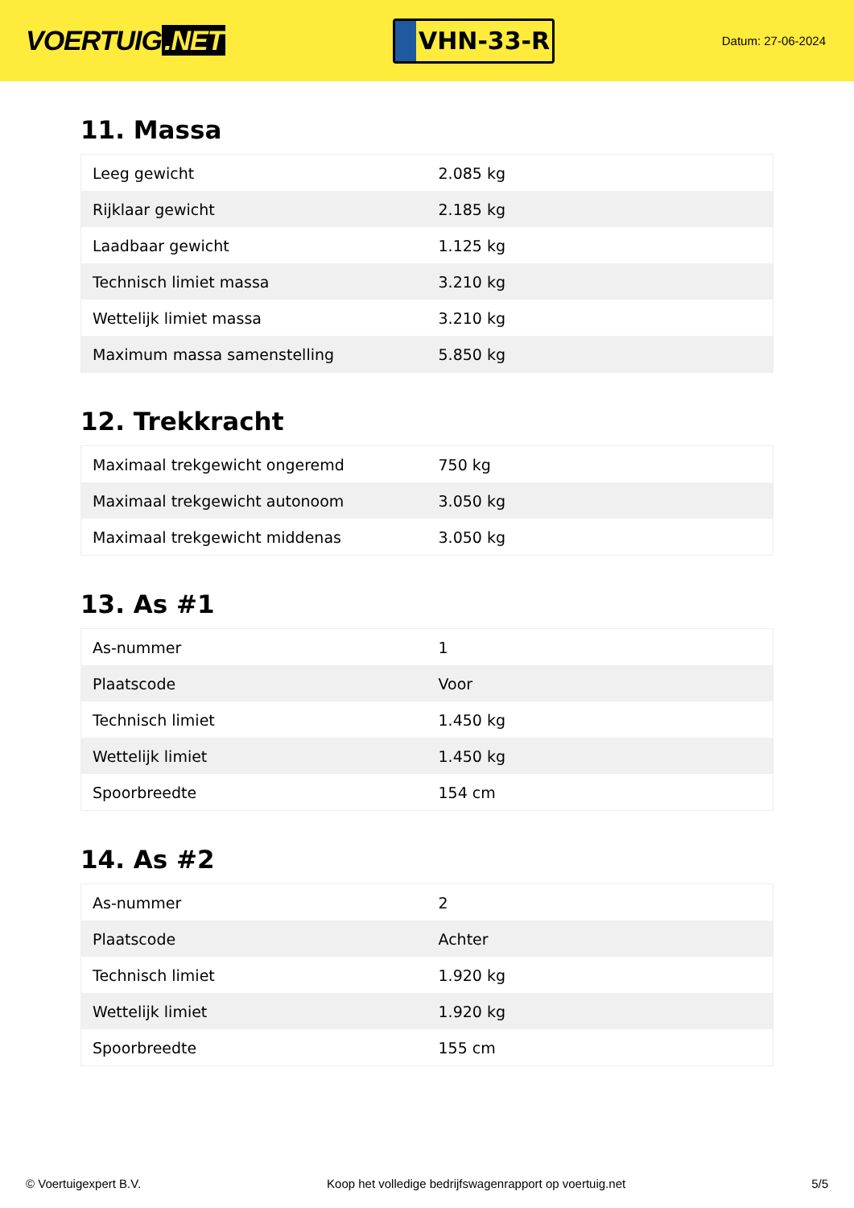VOERTUIG.NET
VHN-33-R
Datum: 27-06-2024
11. Massa
| Leeg gewicht | 2.085 kg |
| Rijklaar gewicht | 2.185 kg |
| Laadbaar gewicht | 1.125 kg |
| Technisch limiet massa | 3.210 kg |
| Wettelijk limiet massa | 3.210 kg |
| Maximum massa samenstelling | 5.850 kg |
12. Trekkracht
| Maximaal trekgewicht ongeremd | 750 kg |
| Maximaal trekgewicht autonoom | 3.050 kg |
| Maximaal trekgewicht middenas | 3.050 kg |
13. As #1
| As-nummer | 1 |
| Plaatscode | Voor |
| Technisch limiet | 1.450 kg |
| Wettelijk limiet | 1.450 kg |
| Spoorbreedte | 154 cm |
14. As #2
| As-nummer | 2 |
| Plaatscode | Achter |
| Technisch limiet | 1.920 kg |
| Wettelijk limiet | 1.920 kg |
| Spoorbreedte | 155 cm |
© Voertuigexpert B.V. Koop het volledige bedrijfswagenrapport op voertuig.net 5/5